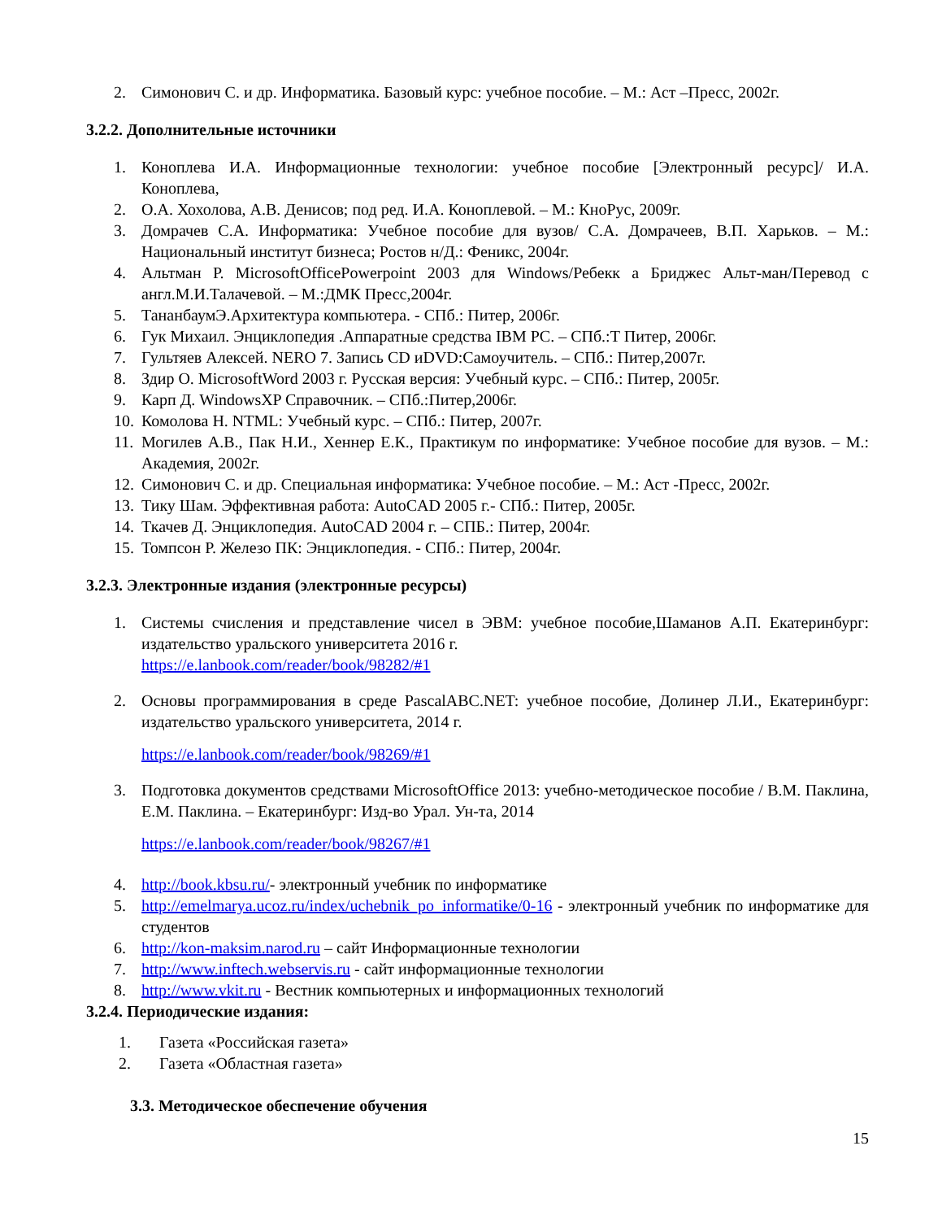2. Симонович С. и др. Информатика. Базовый курс: учебное пособие. – М.: Аст –Пресс, 2002г.
3.2.2. Дополнительные источники
1. Коноплева И.А. Информационные технологии: учебное пособие [Электронный ресурс]/ И.А. Коноплева,
2. О.А. Хохолова, А.В. Денисов; под ред. И.А. Коноплевой. – М.: КноРус, 2009г.
3. Домрачев С.А. Информатика: Учебное пособие для вузов/ С.А. Домрачеев, В.П. Харьков. – М.: Национальный институт бизнеса; Ростов н/Д.: Феникс, 2004г.
4. Альтман Р. MicrosoftOfficePowerpoint 2003 для Windows/Ребекк а Бриджес Альт-ман/Перевод с англ.М.И.Талачевой. – М.:ДМК Пресс,2004г.
5. ТананбаумЭ.Архитектура компьютера. - СПб.: Питер, 2006г.
6. Гук Михаил. Энциклопедия .Аппаратные средства IBM PC. – СПб.:Т Питер, 2006г.
7. Гультяев Алексей. NERO 7. Запись CD иDVD:Самоучитель. – СПб.: Питер,2007г.
8. Здир О. MicrosoftWord 2003 г. Русская версия: Учебный курс. – СПб.: Питер, 2005г.
9. Карп Д. WindowsXP Справочник. – СПб.:Питер,2006г.
10. Комолова Н. NTML: Учебный курс. – СПб.: Питер, 2007г.
11. Могилев А.В., Пак Н.И., Хеннер Е.К., Практикум по информатике: Учебное пособие для вузов. – М.: Академия, 2002г.
12. Симонович С. и др. Специальная информатика: Учебное пособие. – М.: Аст -Пресс, 2002г.
13. Тику Шам. Эффективная работа: AutoCAD 2005 г.- СПб.: Питер, 2005г.
14. Ткачев Д. Энциклопедия. AutoCAD 2004 г. – СПБ.: Питер, 2004г.
15. Томпсон Р. Железо ПК: Энциклопедия. - СПб.: Питер, 2004г.
3.2.3. Электронные издания (электронные ресурсы)
1. Системы счисления и представление чисел в ЭВМ: учебное пособие,Шаманов А.П. Екатеринбург: издательство уральского университета 2016 г.
https://e.lanbook.com/reader/book/98282/#1
2. Основы программирования в среде PascalABC.NET: учебное пособие, Долинер Л.И., Екатеринбург: издательство уральского университета, 2014 г.
https://e.lanbook.com/reader/book/98269/#1
3. Подготовка документов средствами MicrosoftOffice 2013: учебно-методическое пособие / В.М. Паклина, Е.М. Паклина. – Екатеринбург: Изд-во Урал. Ун-та, 2014
https://e.lanbook.com/reader/book/98267/#1
4. http://book.kbsu.ru/- электронный учебник по информатике
5. http://emelmarya.ucoz.ru/index/uchebnik_po_informatike/0-16 - электронный учебник по информатике для студентов
6. http://kon-maksim.narod.ru – сайт Информационные технологии
7. http://www.inftech.webservis.ru - сайт информационные технологии
8. http://www.vkit.ru - Вестник компьютерных и информационных технологий
3.2.4. Периодические издания:
1. Газета «Российская газета»
2. Газета «Областная газета»
3.3. Методическое обеспечение обучения
15